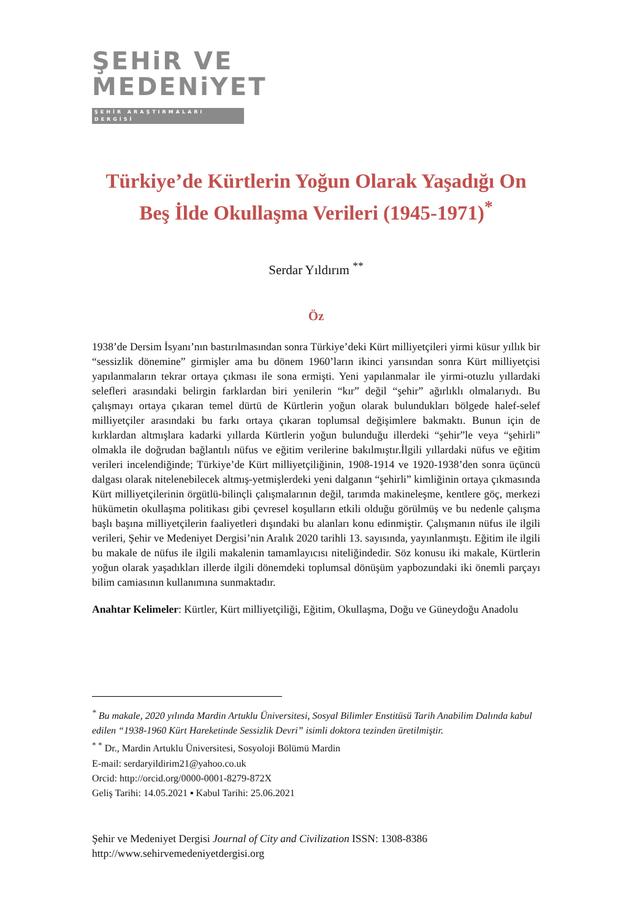ŞEHiR VE
MEDENiYET
ŞEHİR ARAŞTIRMALARI DERGİSİ
Türkiye’de Kürtlerin Yoğun Olarak Yaşadığı On Beş İlde Okullaşma Verileri (1945-1971)<sup>*</sup>
Serdar Yıldırım <sup>**</sup>
Öz
1938’de Dersim İsyanı’nın bastırılmasından sonra Türkiye’deki Kürt milliyetçileri yirmi küsur yıllık bir “sessizlik dönemine” girmişler ama bu dönem 1960’ların ikinci yarısından sonra Kürt milliyetçisi yapılanmaların tekrar ortaya çıkması ile sona ermişti. Yeni yapılanmalar ile yirmi-otuzlu yıllardaki selefleri arasındaki belirgin farklardan biri yenilerin “kır” değil “şehir” ağırlıklı olmalarıydı. Bu çalışmayı ortaya çıkaran temel dürtü de Kürtlerin yoğun olarak bulundukları bölgede halef-selef milliyetçiler arasındaki bu farkı ortaya çıkaran toplumsal değişimlere bakmaktı. Bunun için de kırklardan altmışlara kadarki yıllarda Kürtlerin yoğun bulunduğu illerdeki “şehir”le veya “şehirli” olmakla ile doğrudan bağlantılı nüfus ve eğitim verilerine bakılmıştır.İlgili yıllardaki nüfus ve eğitim verileri incelendiğinde; Türkiye’de Kürt milliyetçiliğinin, 1908-1914 ve 1920-1938’den sonra üçüncü dalgası olarak nitelenebilecek altmış-yetmişlerdeki yeni dalganın “şehirli” kimliğinin ortaya çıkmasında Kürt milliyetçilerinin örgütlü-bilinçli çalışmalarının değil, tarımda makineleşme, kentlere göç, merkezi hükümetin okullaşma politikası gibi çevresel koşulların etkili olduğu görülmüş ve bu nedenle çalışma başlı başına milliyetçilerin faaliyetleri dışındaki bu alanları konu edinmiştir. Çalışmanın nüfus ile ilgili verileri, Şehir ve Medeniyet Dergisi’nin Aralık 2020 tarihli 13. sayısında, yayınlanmıştı. Eğitim ile ilgili bu makale de nüfus ile ilgili makalenin tamamlayıcısı niteliğindedir. Söz konusu iki makale, Kürtlerin yoğun olarak yaşadıkları illerde ilgili dönemdeki toplumsal dönüşüm yapbozundaki iki önemli parçayı bilim camiasının kullanımına sunmaktadır.
Anahtar Kelimeler: Kürtler, Kürt milliyetçiliği, Eğitim, Okullaşma, Doğu ve Güneydoğu Anadolu
<sup>*</sup> Bu makale, 2020 yılında Mardin Artuklu Üniversitesi, Sosyal Bilimler Enstitüsü Tarih Anabilim Dalında kabul edilen “1938-1960 Kürt Hareketinde Sessizlik Devri” isimli doktora tezinden üretilmiştir.
<sup>* *</sup> Dr., Mardin Artuklu Üniversitesi, Sosyoloji Bölümü Mardin
E-mail: serdaryildirim21@yahoo.co.uk
Orcid: http://orcid.org/0000-0001-8279-872X
Geliş Tarihi: 14.05.2021 ▪ Kabul Tarihi: 25.06.2021
Şehir ve Medeniyet Dergisi Journal of City and Civilization ISSN: 1308-8386
http://www.sehirvemedeniyetdergisi.org